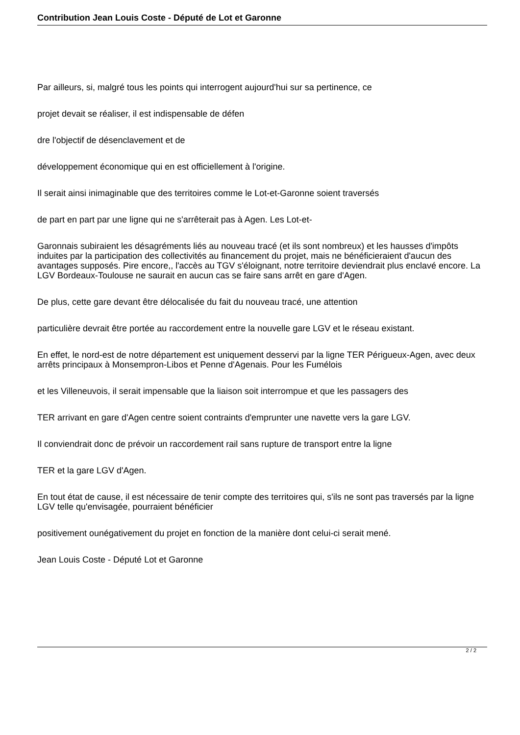Contribution Jean Louis Coste - Député de Lot et Garonne
Par ailleurs, si, malgré tous les points qui interrogent aujourd'hui sur sa pertinence, ce
projet devait se réaliser, il est indispensable de défen
dre l'objectif de désenclavement et de
développement économique qui en est officiellement à l'origine.
Il serait ainsi inimaginable que des territoires comme le Lot-et-Garonne soient traversés
de part en part par une ligne qui ne s'arrêterait pas à Agen. Les Lot-et-
Garonnais subiraient les désagréments liés au nouveau tracé (et ils sont nombreux) et les hausses d'impôts induites par la participation des collectivités au financement du projet, mais ne bénéficieraient d'aucun des avantages supposés. Pire encore,, l'accès au TGV s'éloignant, notre territoire deviendrait plus enclavé encore. La LGV Bordeaux-Toulouse ne saurait en aucun cas se faire sans arrêt en gare d'Agen.
De plus, cette gare devant être délocalisée du fait du nouveau tracé, une attention
particulière devrait être portée au raccordement entre la nouvelle gare LGV et le réseau existant.
En effet, le nord-est de notre département est uniquement desservi par la ligne TER Périgueux-Agen, avec deux arrêts principaux à Monsempron-Libos et Penne d'Agenais. Pour les Fumélois
et les Villeneuvois, il serait impensable que la liaison soit interrompue et que les passagers des
TER arrivant en gare d'Agen centre soient contraints d'emprunter une navette vers la gare LGV.
Il conviendrait donc de prévoir un raccordement rail sans rupture de transport entre la ligne
TER et la gare LGV d'Agen.
En tout état de cause, il est nécessaire de tenir compte des territoires qui, s'ils ne sont pas traversés par la ligne LGV telle qu'envisagée, pourraient bénéficier
positivement ounégativement du projet en fonction de la manière dont celui-ci serait mené.
Jean Louis Coste - Député Lot et Garonne
2 / 2